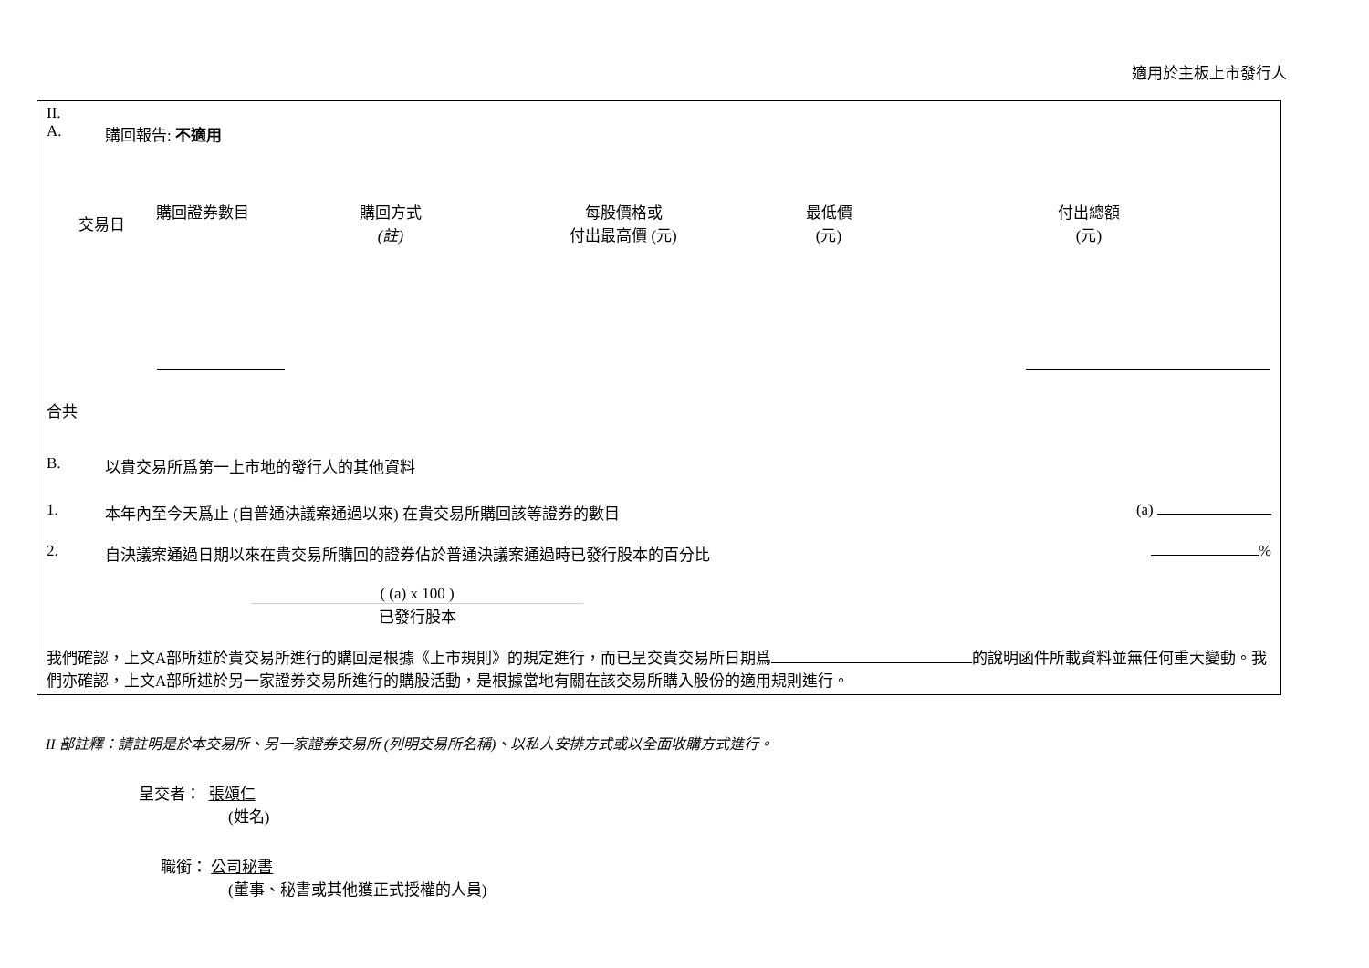適用於主板上市發行人
II.
A. 購回報告: 不適用
| 交易日 | 購回證券數目 | 購回方式 (註) | 每股價格或 付出最高價 (元) | 最低價 (元) | 付出總額 (元) |
| --- | --- | --- | --- | --- | --- |
合共
B. 以貴交易所爲第一上市地的發行人的其他資料
1. 本年內至今天爲止 (自普通決議案通過以來) 在貴交易所購回該等證券的數目 (a)
2. 自決議案通過日期以來在貴交易所購回的證券佔於普通決議案通過時已發行股本的百分比 %
( (a) x 100 )
已發行股本
我們確認，上文A部所述於貴交易所進行的購回是根據《上市規則》的規定進行，而已呈交貴交易所日期爲 的說明函件所載資料並無任何重大變動。我們亦確認，上文A部所述於另一家證券交易所進行的購股活動，是根據當地有關在該交易所購入股份的適用規則進行。
II 部註釋：請註明是於本交易所、另一家證券交易所 (列明交易所名稱)、以私人安排方式或以全面收購方式進行。
呈交者： 張頌仁
(姓名)
職銜： 公司秘書
(董事、秘書或其他獲正式授權的人員)